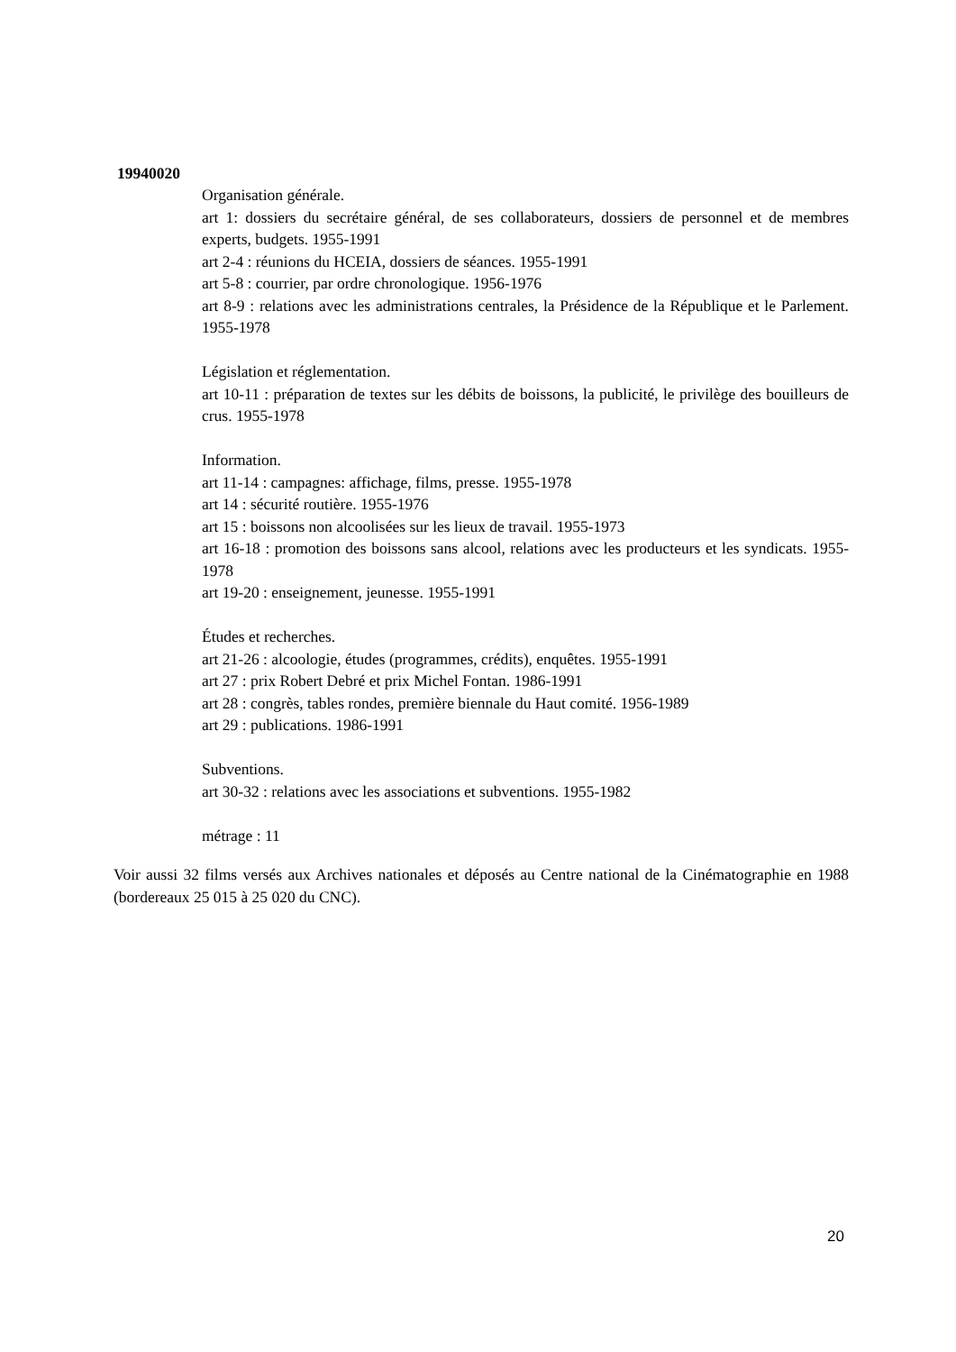19940020
Organisation générale.
art 1: dossiers du secrétaire général, de ses collaborateurs, dossiers de personnel et de membres experts, budgets. 1955-1991
art 2-4 : réunions du HCEIA, dossiers de séances. 1955-1991
art 5-8 : courrier, par ordre chronologique. 1956-1976
art 8-9 : relations avec les administrations centrales, la Présidence de la République et le Parlement. 1955-1978
Législation et réglementation.
art 10-11 : préparation de textes sur les débits de boissons, la publicité, le privilège des bouilleurs de crus. 1955-1978
Information.
art 11-14 : campagnes: affichage, films, presse. 1955-1978
art 14 : sécurité routière. 1955-1976
art 15 : boissons non alcoolisées sur les lieux de travail. 1955-1973
art 16-18 : promotion des boissons sans alcool, relations avec les producteurs et les syndicats. 1955-1978
art 19-20 : enseignement, jeunesse. 1955-1991
Études et recherches.
art 21-26 : alcoologie, études (programmes, crédits), enquêtes. 1955-1991
art 27 : prix Robert Debré et prix Michel Fontan. 1986-1991
art 28 : congrès, tables rondes, première biennale du Haut comité. 1956-1989
art 29 : publications. 1986-1991
Subventions.
art 30-32 : relations avec les associations et subventions. 1955-1982
métrage : 11
Voir aussi 32 films versés aux Archives nationales et déposés au Centre national de la Cinématographie en 1988 (bordereaux 25 015 à 25 020 du CNC).
20